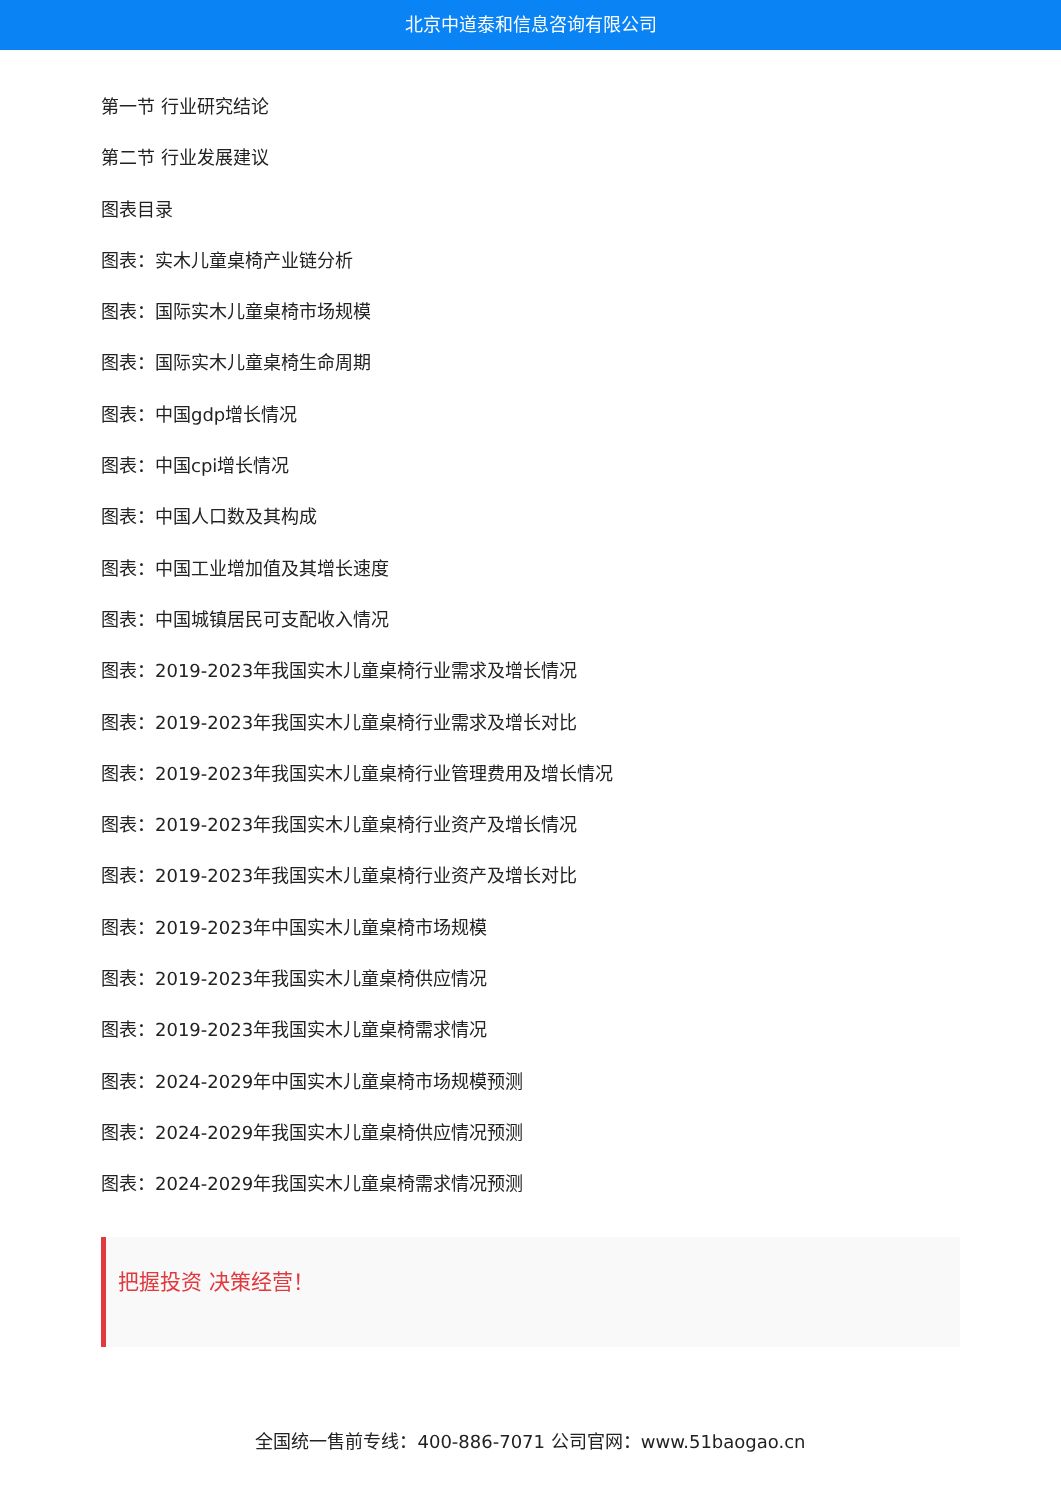北京中道泰和信息咨询有限公司
第一节 行业研究结论
第二节 行业发展建议
图表目录
图表：实木儿童桌椅产业链分析
图表：国际实木儿童桌椅市场规模
图表：国际实木儿童桌椅生命周期
图表：中国gdp增长情况
图表：中国cpi增长情况
图表：中国人口数及其构成
图表：中国工业增加值及其增长速度
图表：中国城镇居民可支配收入情况
图表：2019-2023年我国实木儿童桌椅行业需求及增长情况
图表：2019-2023年我国实木儿童桌椅行业需求及增长对比
图表：2019-2023年我国实木儿童桌椅行业管理费用及增长情况
图表：2019-2023年我国实木儿童桌椅行业资产及增长情况
图表：2019-2023年我国实木儿童桌椅行业资产及增长对比
图表：2019-2023年中国实木儿童桌椅市场规模
图表：2019-2023年我国实木儿童桌椅供应情况
图表：2019-2023年我国实木儿童桌椅需求情况
图表：2024-2029年中国实木儿童桌椅市场规模预测
图表：2024-2029年我国实木儿童桌椅供应情况预测
图表：2024-2029年我国实木儿童桌椅需求情况预测
把握投资 决策经营！
全国统一售前专线：400-886-7071 公司官网：www.51baogao.cn